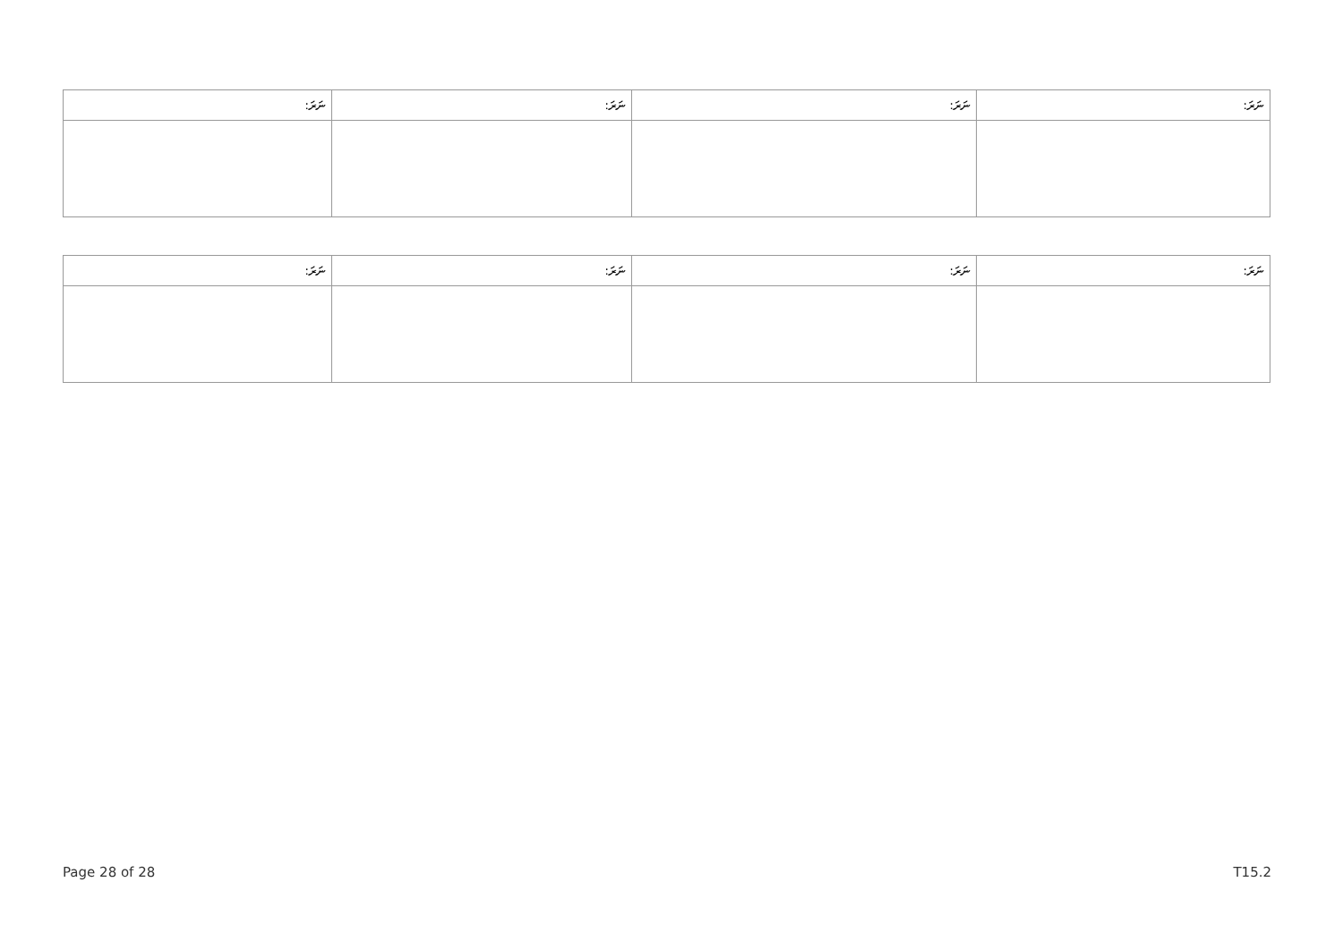| ނަރަ: | ނަރަ: | ނަރަ: | ނަރަ: |
| --- | --- | --- | --- |
| ނަރަ: | ނަރަ: | ނަރަ: | ނަރަ: |
| --- | --- | --- | --- |
Page 28 of 28 T15.2